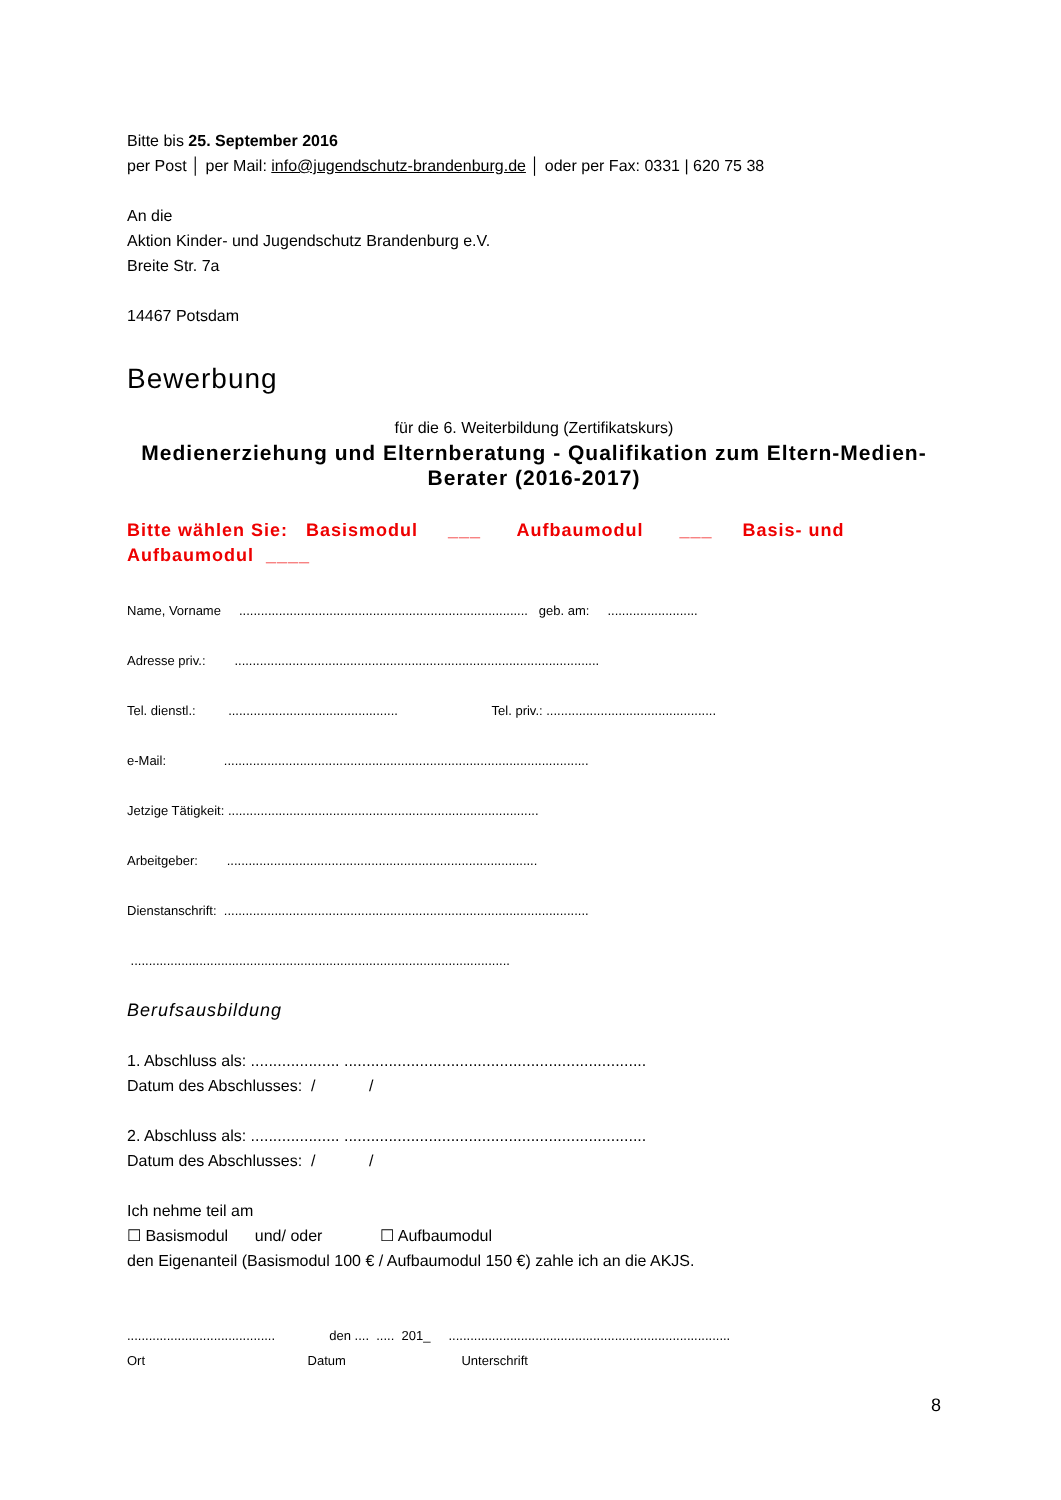Bitte bis 25. September 2016
per Post │ per Mail: info@jugendschutz-brandenburg.de │ oder per Fax: 0331 | 620 75 38
An die
Aktion Kinder- und Jugendschutz Brandenburg e.V.
Breite Str. 7a
14467 Potsdam
Bewerbung
für die 6. Weiterbildung (Zertifikatskurs)
Medienerziehung und Elternberatung - Qualifikation zum Eltern-Medien-Berater (2016-2017)
Bitte wählen Sie: Basismodul ___ Aufbaumodul ___ Basis- und Aufbaumodul ____
Name, Vorname ................................................................................ geb. am: .........................
Adresse priv.: .....................................................................................................
Tel. dienstl.: ............................................... Tel. priv.: ...............................................
e-Mail: .....................................................................................................
Jetzige Tätigkeit: ......................................................................................
Arbeitgeber: ......................................................................................
Dienstanschrift: .....................................................................................................
.........................................................................................................
Berufsausbildung
1. Abschluss als: .................... ....................................................................
Datum des Abschlusses: / /
2. Abschluss als: .................... ....................................................................
Datum des Abschlusses: / /
Ich nehme teil am
☐ Basismodul und/ oder ☐ Aufbaumodul
den Eigenanteil (Basismodul 100 € / Aufbaumodul 150 €) zahle ich an die AKJS.
......................................... den .... ..... 201_ ..............................................................................
Ort Datum Unterschrift
8